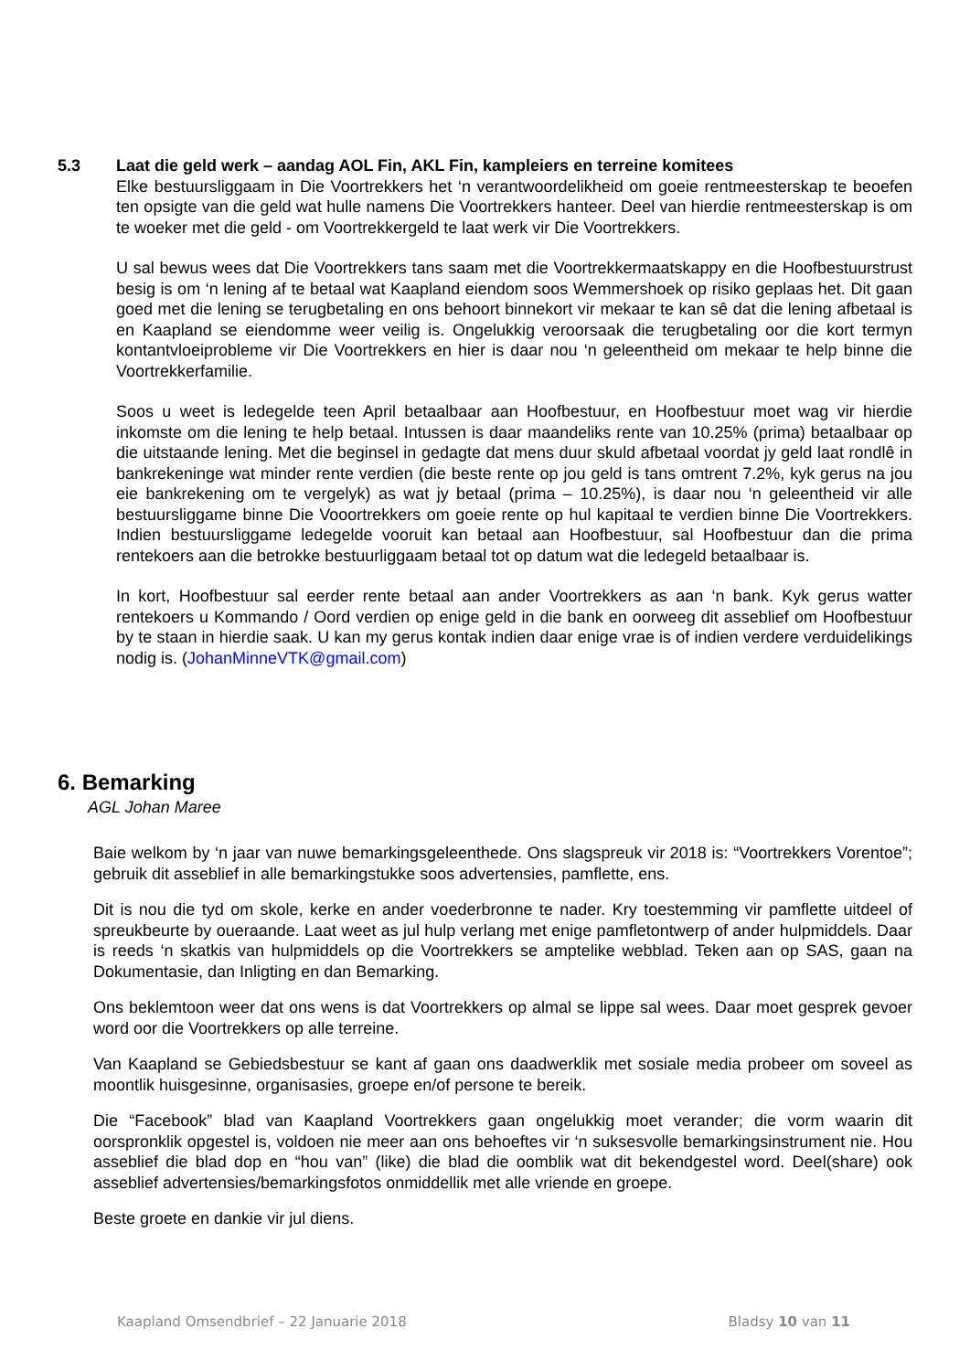5.3 Laat die geld werk – aandag AOL Fin, AKL Fin, kampleiers en terreine komitees
Elke bestuursliggaam in Die Voortrekkers het ‘n verantwoordelikheid om goeie rentmeesterskap te beoefen ten opsigte van die geld wat hulle namens Die Voortrekkers hanteer. Deel van hierdie rentmeesterskap is om te woeker met die geld - om Voortrekkergeld te laat werk vir Die Voortrekkers.
U sal bewus wees dat Die Voortrekkers tans saam met die Voortrekkermaatskappy en die Hoofbestuurstrust besig is om ‘n lening af te betaal wat Kaapland eiendom soos Wemmershoek op risiko geplaas het. Dit gaan goed met die lening se terugbetaling en ons behoort binnekort vir mekaar te kan sê dat die lening afbetaal is en Kaapland se eiendomme weer veilig is. Ongelukkig veroorsaak die terugbetaling oor die kort termyn kontantvloeiprobleme vir Die Voortrekkers en hier is daar nou ‘n geleentheid om mekaar te help binne die Voortrekkerfamilie.
Soos u weet is ledegelde teen April betaalbaar aan Hoofbestuur, en Hoofbestuur moet wag vir hierdie inkomste om die lening te help betaal. Intussen is daar maandeliks rente van 10.25% (prima) betaalbaar op die uitstaande lening. Met die beginsel in gedagte dat mens duur skuld afbetaal voordat jy geld laat rondlê in bankrekeninge wat minder rente verdien (die beste rente op jou geld is tans omtrent 7.2%, kyk gerus na jou eie bankrekening om te vergelyk) as wat jy betaal (prima – 10.25%), is daar nou ‘n geleentheid vir alle bestuursliggame binne Die Vooortrekkers om goeie rente op hul kapitaal te verdien binne Die Voortrekkers. Indien bestuursliggame ledegelde vooruit kan betaal aan Hoofbestuur, sal Hoofbestuur dan die prima rentekoers aan die betrokke bestuurliggaam betaal tot op datum wat die ledegeld betaalbaar is.
In kort, Hoofbestuur sal eerder rente betaal aan ander Voortrekkers as aan ‘n bank. Kyk gerus watter rentekoers u Kommando / Oord verdien op enige geld in die bank en oorweeg dit asseblief om Hoofbestuur by te staan in hierdie saak. U kan my gerus kontak indien daar enige vrae is of indien verdere verduidelikings nodig is. (JohanMinneVTK@gmail.com)
6. Bemarking
AGL Johan Maree
Baie welkom by ‘n jaar van nuwe bemarkingsgeleenthede. Ons slagspreuk vir 2018 is: “Voortrekkers Vorentoe”; gebruik dit asseblief in alle bemarkingstukke soos advertensies, pamflette, ens.
Dit is nou die tyd om skole, kerke en ander voederbronne te nader. Kry toestemming vir pamflette uitdeel of spreukbeurte by oueraande. Laat weet as jul hulp verlang met enige pamfletontwerp of ander hulpmiddels. Daar is reeds ‘n skatkis van hulpmiddels op die Voortrekkers se amptelike webblad. Teken aan op SAS, gaan na Dokumentasie, dan Inligting en dan Bemarking.
Ons beklemtoon weer dat ons wens is dat Voortrekkers op almal se lippe sal wees. Daar moet gesprek gevoer word oor die Voortrekkers op alle terreine.
Van Kaapland se Gebiedsbestuur se kant af gaan ons daadwerklik met sosiale media probeer om soveel as moontlik huisgesinne, organisasies, groepe en/of persone te bereik.
Die “Facebook” blad van Kaapland Voortrekkers gaan ongelukkig moet verander; die vorm waarin dit oorspronklik opgestel is, voldoen nie meer aan ons behoeftes vir ‘n suksesvolle bemarkingsinstrument nie. Hou asseblief die blad dop en “hou van” (like) die blad die oomblik wat dit bekendgestel word. Deel(share) ook asseblief advertensies/bemarkingsfotos onmiddellik met alle vriende en groepe.
Beste groete en dankie vir jul diens.
Kaapland Omsendbrief – 22 Januarie 2018 Bladsy 10 van 11